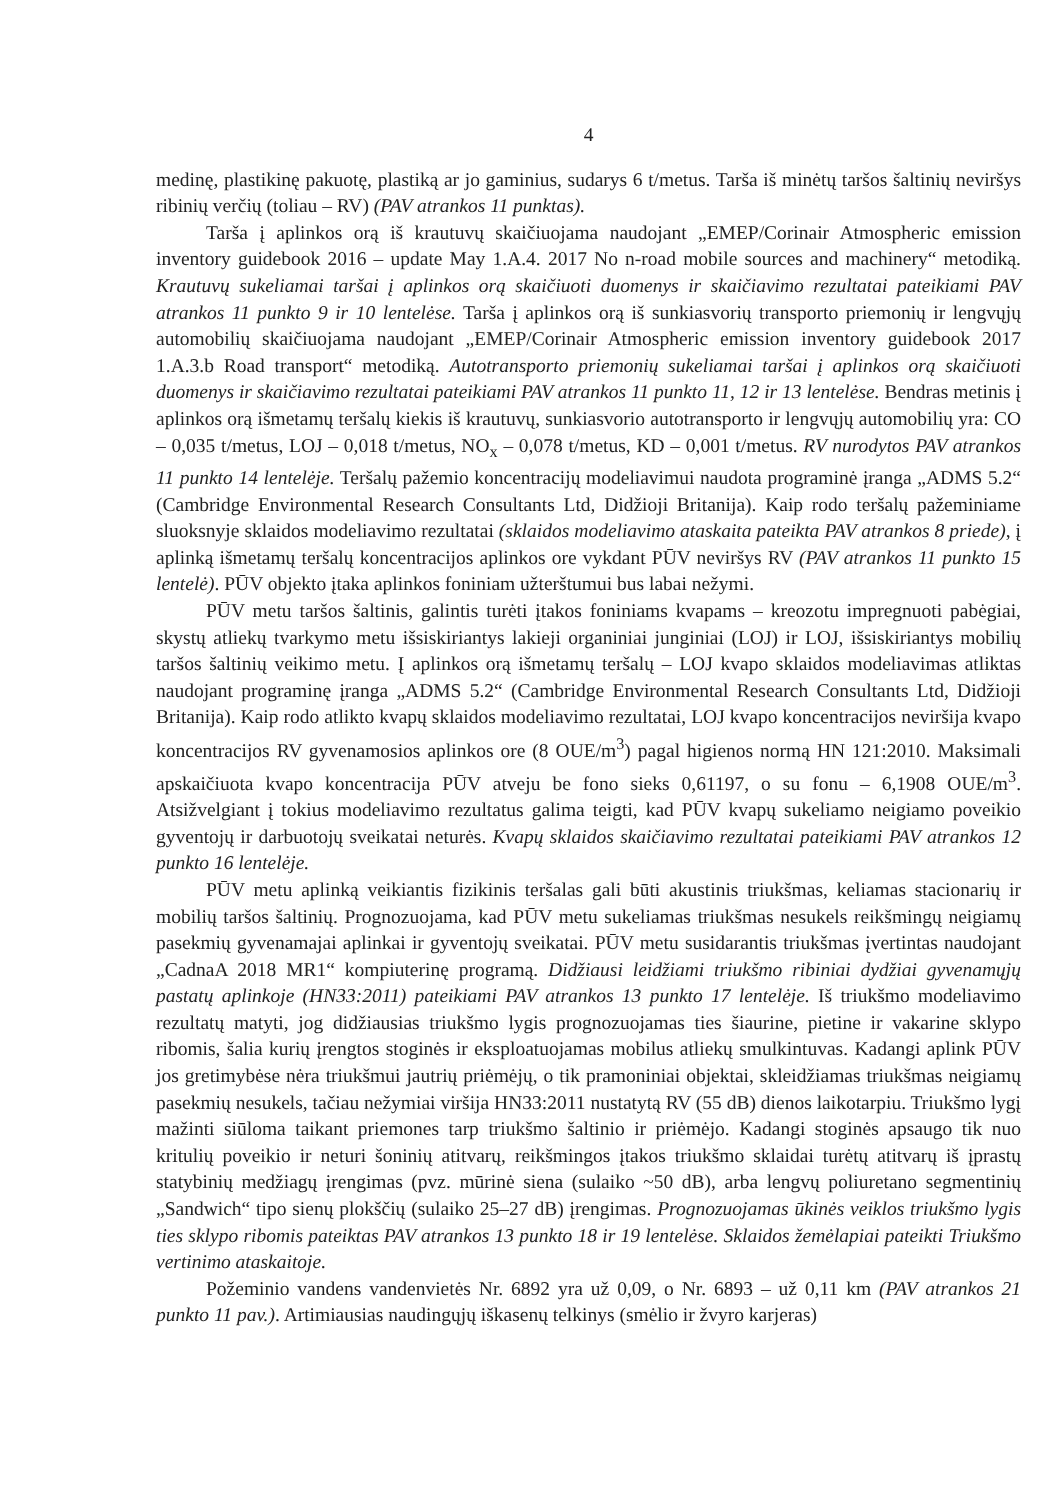4
medinę, plastikinę pakuotę, plastiką ar jo gaminius, sudarys 6 t/metus. Tarša iš minėtų taršos šaltinių neviršys ribinių verčių (toliau – RV) (PAV atrankos 11 punktas).
Tarša į aplinkos orą iš krautuvų skaičiuojama naudojant „EMEP/Corinair Atmospheric emission inventory guidebook 2016 – update May 1.A.4. 2017 No n-road mobile sources and machinery“ metodiką. Krautuvų sukeliamai taršai į aplinkos orą skaičiuoti duomenys ir skaičiavimo rezultatai pateikiami PAV atrankos 11 punkto 9 ir 10 lentelėse. Tarša į aplinkos orą iš sunkiasvorių transporto priemonių ir lengvųjų automobilių skaičiuojama naudojant „EMEP/Corinair Atmospheric emission inventory guidebook 2017 1.A.3.b Road transport“ metodiką. Autotransporto priemonių sukeliamai taršai į aplinkos orą skaičiuoti duomenys ir skaičiavimo rezultatai pateikiami PAV atrankos 11 punkto 11, 12 ir 13 lentelėse. Bendras metinis į aplinkos orą išmetamų teršalų kiekis iš krautuvų, sunkiasvorio autotransporto ir lengvųjų automobilių yra: CO – 0,035 t/metus, LOJ – 0,018 t/metus, NO<sub>x</sub> – 0,078 t/metus, KD – 0,001 t/metus. RV nurodytos PAV atrankos 11 punkto 14 lentelėje. Teršalų pažemio koncentracijų modeliavimui naudota programinė įranga „ADMS 5.2“ (Cambridge Environmental Research Consultants Ltd, Didžioji Britanija). Kaip rodo teršalų pažeminiame sluoksnyje sklaidos modeliavimo rezultatai (sklaidos modeliavimo ataskaita pateikta PAV atrankos 8 priede), į aplinką išmetamų teršalų koncentracijos aplinkos ore vykdant PŪV neviršys RV (PAV atrankos 11 punkto 15 lentelė). PŪV objekto įtaka aplinkos foniniam užterštumui bus labai nežymi.
PŪV metu taršos šaltinis, galintis turėti įtakos foniniams kvapams – kreozotu impregnuoti pabėgiai, skystų atliekų tvarkymo metu išsiskiriantys lakieji organiniai junginiai (LOJ) ir LOJ, išsiskiriantys mobilių taršos šaltinių veikimo metu. Į aplinkos orą išmetamų teršalų – LOJ kvapo sklaidos modeliavimas atliktas naudojant programinę įranga „ADMS 5.2“ (Cambridge Environmental Research Consultants Ltd, Didžioji Britanija). Kaip rodo atlikto kvapų sklaidos modeliavimo rezultatai, LOJ kvapo koncentracijos neviršija kvapo koncentracijos RV gyvenamosios aplinkos ore (8 OUE/m<sup>3</sup>) pagal higienos normą HN 121:2010. Maksimali apskaičiuota kvapo koncentracija PŪV atveju be fono sieks 0,61197, o su fonu – 6,1908 OUE/m<sup>3</sup>. Atsižvelgiant į tokius modeliavimo rezultatus galima teigti, kad PŪV kvapų sukeliamo neigiamo poveikio gyventojų ir darbuotojų sveikatai neturės. Kvapų sklaidos skaičiavimo rezultatai pateikiami PAV atrankos 12 punkto 16 lentelėje.
PŪV metu aplinką veikiantis fizikinis teršalas gali būti akustinis triukšmas, keliamas stacionarių ir mobilių taršos šaltinių. Prognozuojama, kad PŪV metu sukeliamas triukšmas nesukels reikšmingų neigiamų pasekmių gyvenamajai aplinkai ir gyventojų sveikatai. PŪV metu susidarantis triukšmas įvertintas naudojant „CadnaA 2018 MR1“ kompiuterinę programą. Didžiausi leidžiami triukšmo ribiniai dydžiai gyvenamųjų pastatų aplinkoje (HN33:2011) pateikiami PAV atrankos 13 punkto 17 lentelėje. Iš triukšmo modeliavimo rezultatų matyti, jog didžiausias triukšmo lygis prognozuojamas ties šiaurine, pietine ir vakarine sklypo ribomis, šalia kurių įrengtos stoginės ir eksploatuojamas mobilus atliekų smulkintuvas. Kadangi aplink PŪV jos gretimybėse nėra triukšmui jautrių priėmėjų, o tik pramoniniai objektai, skleidžiamas triukšmas neigiamų pasekmių nesukels, tačiau nežymiai viršija HN33:2011 nustatytą RV (55 dB) dienos laikotarpiu. Triukšmo lygį mažinti siūloma taikant priemones tarp triukšmo šaltinio ir priėmėjo. Kadangi stoginės apsaugo tik nuo kritulių poveikio ir neturi šoninių atitvarų, reikšmingos įtakos triukšmo sklaidai turėtų atitvarų iš įprastų statybinių medžiagų įrengimas (pvz. mūrinė siena (sulaiko ~50 dB), arba lengvų poliuretano segmentinių „Sandwich“ tipo sienų plokščių (sulaiko 25–27 dB) įrengimas. Prognozuojamas ūkinės veiklos triukšmo lygis ties sklypo ribomis pateiktas PAV atrankos 13 punkto 18 ir 19 lentelėse. Sklaidos žemėlapiai pateikti Triukšmo vertinimo ataskaitoje.
Požeminio vandens vandenvietės Nr. 6892 yra už 0,09, o Nr. 6893 – už 0,11 km (PAV atrankos 21 punkto 11 pav.). Artimiausias naudingųjų iškasenų telkinys (smėlio ir žvyro karjeras)